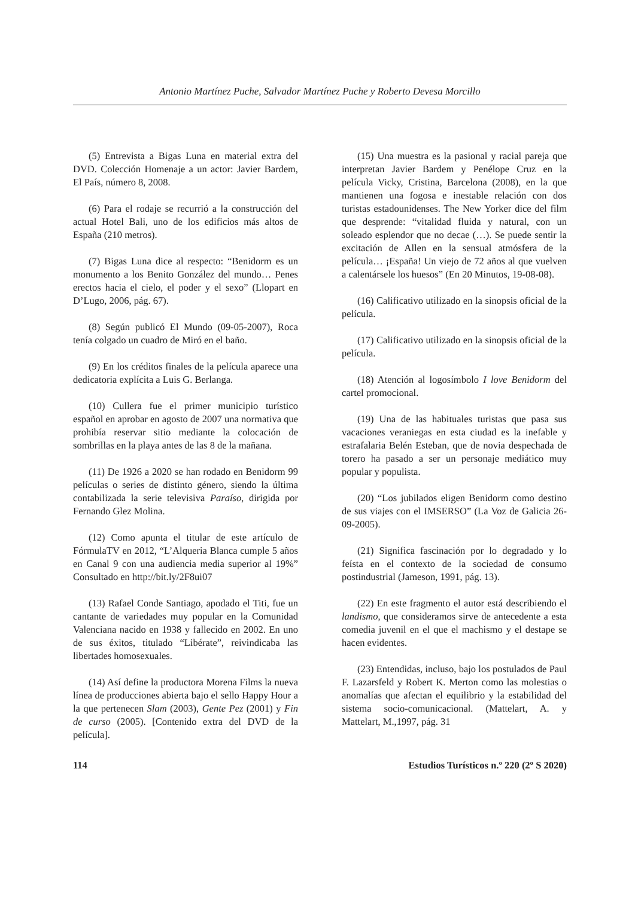Antonio Martínez Puche, Salvador Martínez Puche y Roberto Devesa Morcillo
(5) Entrevista a Bigas Luna en material extra del DVD. Colección Homenaje a un actor: Javier Bardem, El País, número 8, 2008.
(6) Para el rodaje se recurrió a la construcción del actual Hotel Bali, uno de los edificios más altos de España (210 metros).
(7) Bigas Luna dice al respecto: “Benidorm es un monumento a los Benito González del mundo… Penes erectos hacia el cielo, el poder y el sexo” (Llopart en D’Lugo, 2006, pág. 67).
(8) Según publicó El Mundo (09-05-2007), Roca tenía colgado un cuadro de Miró en el baño.
(9) En los créditos finales de la película aparece una dedicatoria explícita a Luis G. Berlanga.
(10) Cullera fue el primer municipio turístico español en aprobar en agosto de 2007 una normativa que prohibía reservar sitio mediante la colocación de sombrillas en la playa antes de las 8 de la mañana.
(11) De 1926 a 2020 se han rodado en Benidorm 99 películas o series de distinto género, siendo la última contabilizada la serie televisiva Paraíso, dirigida por Fernando Glez Molina.
(12) Como apunta el titular de este artículo de FórmulaTV en 2012, “L’Alqueria Blanca cumple 5 años en Canal 9 con una audiencia media superior al 19%” Consultado en http://bit.ly/2F8ui07
(13) Rafael Conde Santiago, apodado el Titi, fue un cantante de variedades muy popular en la Comunidad Valenciana nacido en 1938 y fallecido en 2002. En uno de sus éxitos, titulado “Libérate”, reivindicaba las libertades homosexuales.
(14) Así define la productora Morena Films la nueva línea de producciones abierta bajo el sello Happy Hour a la que pertenecen Slam (2003), Gente Pez (2001) y Fin de curso (2005). [Contenido extra del DVD de la película].
(15) Una muestra es la pasional y racial pareja que interpretan Javier Bardem y Penélope Cruz en la película Vicky, Cristina, Barcelona (2008), en la que mantienen una fogosa e inestable relación con dos turistas estadounidenses. The New Yorker dice del film que desprende: “vitalidad fluida y natural, con un soleado esplendor que no decae (…). Se puede sentir la excitación de Allen en la sensual atmósfera de la película… ¡España! Un viejo de 72 años al que vuelven a calentársele los huesos” (En 20 Minutos, 19-08-08).
(16) Calificativo utilizado en la sinopsis oficial de la película.
(17) Calificativo utilizado en la sinopsis oficial de la película.
(18) Atención al logosímbolo I love Benidorm del cartel promocional.
(19) Una de las habituales turistas que pasa sus vacaciones veraniegas en esta ciudad es la inefable y estrafalaria Belén Esteban, que de novia despechada de torero ha pasado a ser un personaje mediático muy popular y populista.
(20) “Los jubilados eligen Benidorm como destino de sus viajes con el IMSERSO” (La Voz de Galicia 26-09-2005).
(21) Significa fascinación por lo degradado y lo feísta en el contexto de la sociedad de consumo postindustrial (Jameson, 1991, pág. 13).
(22) En este fragmento el autor está describiendo el landismo, que consideramos sirve de antecedente a esta comedia juvenil en el que el machismo y el destape se hacen evidentes.
(23) Entendidas, incluso, bajo los postulados de Paul F. Lazarsfeld y Robert K. Merton como las molestias o anomalías que afectan el equilibrio y la estabilidad del sistema socio-comunicacional. (Mattelart, A. y Mattelart, M.,1997, pág. 31
114 Estudios Turísticos n.º 220 (2º S 2020)